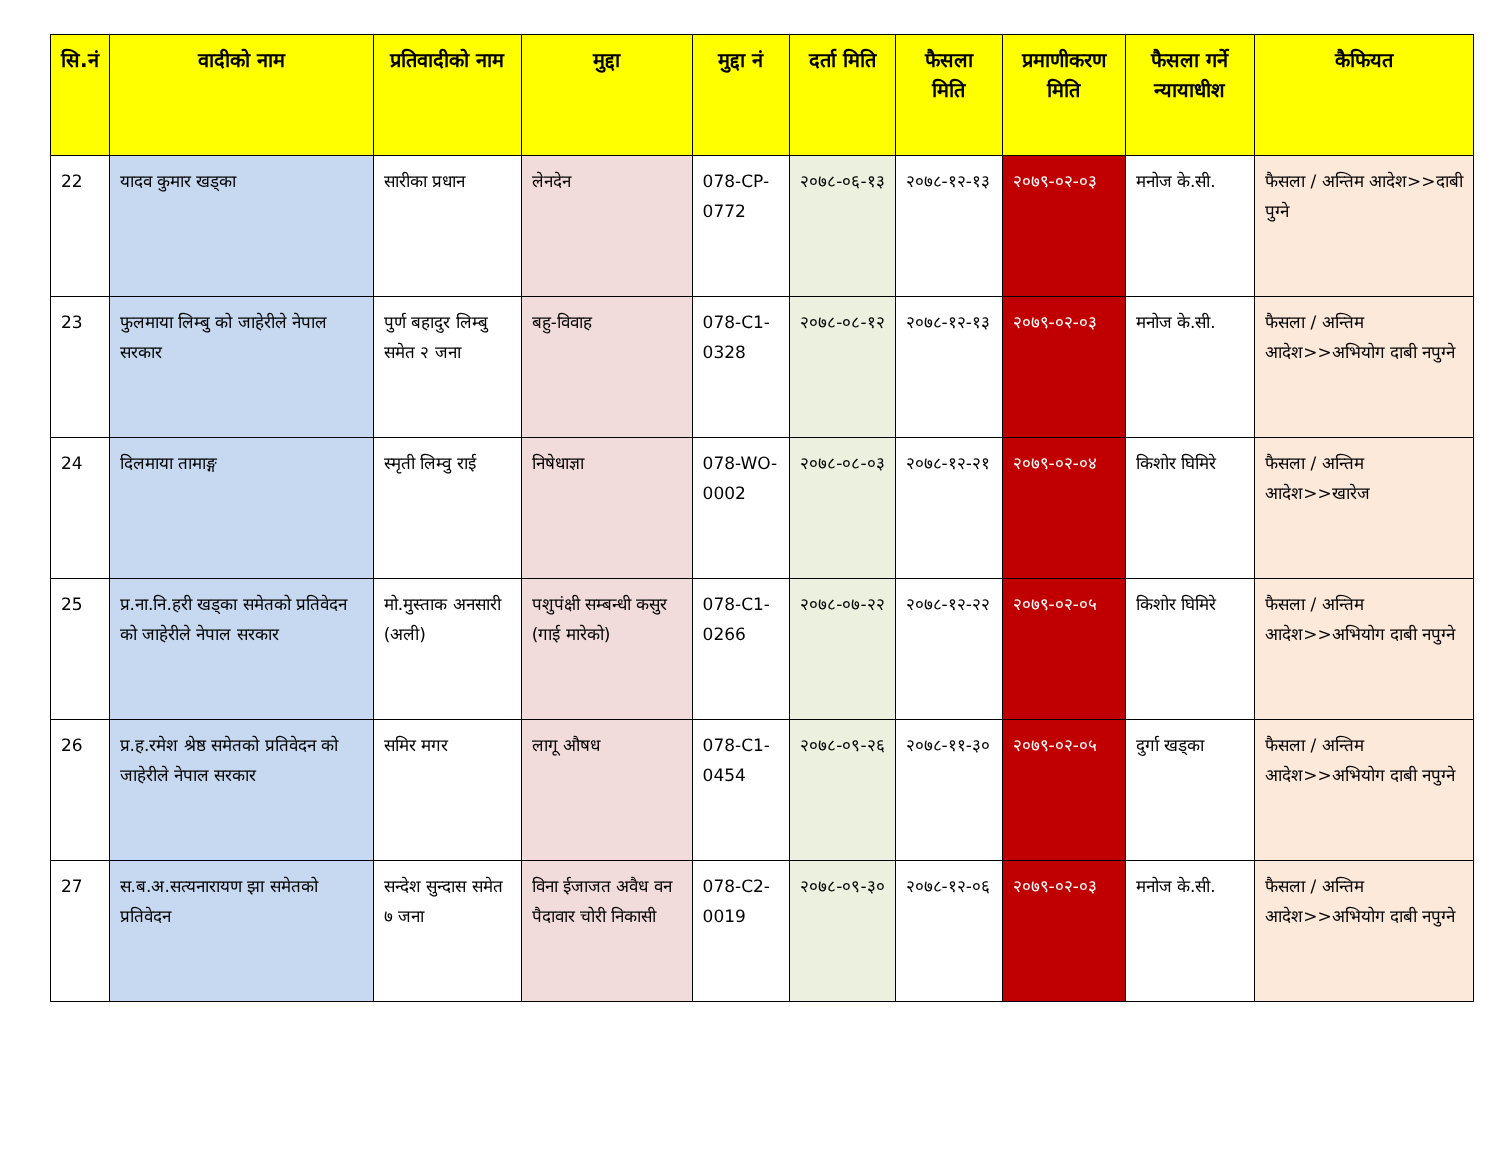| सि.नं | वादीको नाम | प्रतिवादीको नाम | मुद्दा | मुद्दा नं | दर्ता मिति | फैसला मिति | प्रमाणीकरण मिति | फैसला गर्ने न्यायाधीश | कैफियत |
| --- | --- | --- | --- | --- | --- | --- | --- | --- | --- |
| 22 | यादव कुमार खड्का | सारीका प्रधान | लेनदेन | 078-CP-0772 | २०७८-०६-१३ | २०७८-१२-१३ | २०७९-०२-०३ | मनोज के.सी. | फैसला / अन्तिम आदेश>>दाबी पुग्ने |
| 23 | फुलमाया लिम्बु को जाहेरीले नेपाल सरकार | पुर्ण बहादुर लिम्बु समेत २ जना | बहु-विवाह | 078-C1-0328 | २०७८-०८-१२ | २०७८-१२-१३ | २०७९-०२-०३ | मनोज के.सी. | फैसला / अन्तिम आदेश>>अभियोग दाबी नपुग्ने |
| 24 | दिलमाया तामाङ्ग | स्मृती लिम्वु राई | निषेधाज्ञा | 078-WO-0002 | २०७८-०८-०३ | २०७८-१२-२१ | २०७९-०२-०४ | किशोर घिमिरे | फैसला / अन्तिम आदेश>>खारेज |
| 25 | प्र.ना.नि.हरी खड्का समेतको प्रतिवेदन को जाहेरीले नेपाल सरकार | मो.मुस्ताक अनसारी (अली) | पशुपंक्षी सम्बन्धी कसुर (गाई मारेको) | 078-C1-0266 | २०७८-०७-२२ | २०७८-१२-२२ | २०७९-०२-०५ | किशोर घिमिरे | फैसला / अन्तिम आदेश>>अभियोग दाबी नपुग्ने |
| 26 | प्र.ह.रमेश श्रेष्ठ समेतको प्रतिवेदन को जाहेरीले नेपाल सरकार | समिर मगर | लागू औषध | 078-C1-0454 | २०७८-०९-२६ | २०७८-११-३० | २०७९-०२-०५ | दुर्गा खड्का | फैसला / अन्तिम आदेश>>अभियोग दाबी नपुग्ने |
| 27 | स.ब.अ.सत्यनारायण झा समेतको प्रतिवेदन | सन्देश सुन्दास समेत ७ जना | विना ईजाजत अवैध वन पैदावार चोरी निकासी | 078-C2-0019 | २०७८-०९-३० | २०७८-१२-०६ | २०७९-०२-०३ | मनोज के.सी. | फैसला / अन्तिम आदेश>>अभियोग दाबी नपुग्ने |